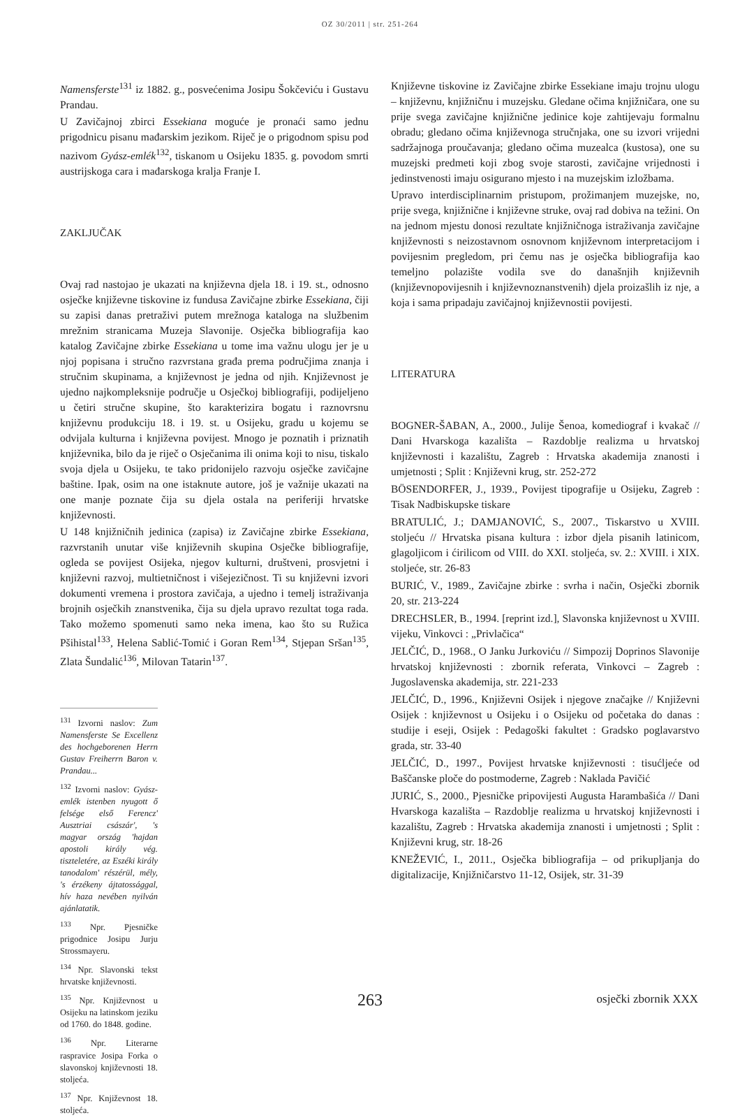OZ 30/2011 | str. 251-264
Namensferste<sup>131</sup> iz 1882. g., posvećenima Josipu Šokčeviću i Gustavu Prandau.
U Zavičajnoj zbirci Essekiana moguće je pronaći samo jednu prigodnicu pisanu mađarskim jezikom. Riječ je o prigodnom spisu pod nazivom Gyász-emlék<sup>132</sup>, tiskanom u Osijeku 1835. g. povodom smrti austrijskoga cara i mađarskoga kralja Franje I.
ZAKLJUČAK
Ovaj rad nastojao je ukazati na književna djela 18. i 19. st., odnosno osječke književne tiskovine iz fundusa Zavičajne zbirke Essekiana, čiji su zapisi danas pretraživi putem mrežnoga kataloga na službenim mrežnim stranicama Muzeja Slavonije. Osječka bibliografija kao katalog Zavičajne zbirke Essekiana u tome ima važnu ulogu jer je u njoj popisana i stručno razvrstana građa prema područjima znanja i stručnim skupinama, a književnost je jedna od njih. Književnost je ujedno najkompleksnije područje u Osječkoj bibliografiji, podijeljeno u četiri stručne skupine, što karakterizira bogatu i raznovrsnu književnu produkciju 18. i 19. st. u Osijeku, gradu u kojemu se odvijala kulturna i književna povijest. Mnogo je poznatih i priznatih književnika, bilo da je riječ o Osječanima ili onima koji to nisu, tiskalo svoja djela u Osijeku, te tako pridonijelo razvoju osječke zavičajne baštine. Ipak, osim na one istaknute autore, još je važnije ukazati na one manje poznate čija su djela ostala na periferiji hrvatske književnosti.
U 148 knjižničnih jedinica (zapisa) iz Zavičajne zbirke Essekiana, razvrstanih unutar više književnih skupina Osječke bibliografije, ogleda se povijest Osijeka, njegov kulturni, društveni, prosvjetni i književni razvoj, multietničnost i višejezičnost. Ti su književni izvori dokumenti vremena i prostora zavičaja, a ujedno i temelj istraživanja brojnih osječkih znanstvenika, čija su djela upravo rezultat toga rada. Tako možemo spomenuti samo neka imena, kao što su Ružica Pšihistal<sup>133</sup>, Helena Sablić-Tomić i Goran Rem<sup>134</sup>, Stjepan Sršan<sup>135</sup>, Zlata Šundalić<sup>136</sup>, Milovan Tatarin<sup>137</sup>.
<sup>131</sup> Izvorni naslov: Zum Namensferste Se Excellenz des hochgeborenen Herrn Gustav Freiherrn Baron v. Prandau...
<sup>132</sup> Izvorni naslov: Gyász-emlék istenben nyugott ő felsége első Ferencz' Ausztriai császár', 's magyar ország 'hajdan apostoli király vég. tiszteletére, az Eszéki király tanodalom' részérül, mély, 's érzékeny ájtatossággal, hív haza nevében nyilván ajánlatatik.
<sup>133</sup> Npr. Pjesničke prigodnice Josipu Jurju Strossmayeru.
<sup>134</sup> Npr. Slavonski tekst hrvatske književnosti.
<sup>135</sup> Npr. Književnost u Osijeku na latinskom jeziku od 1760. do 1848. godine.
<sup>136</sup> Npr. Literarne raspravice Josipa Forka o slavonskoj književnosti 18. stoljeća.
<sup>137</sup> Npr. Književnost 18. stoljeća.
Književne tiskovine iz Zavičajne zbirke Essekiane imaju trojnu ulogu – književnu, knjižničnu i muzejsku. Gledane očima knjižničara, one su prije svega zavičajne knjižnične jedinice koje zahtijevaju formalnu obradu; gledano očima književnoga stručnjaka, one su izvori vrijedni sadržajnoga proučavanja; gledano očima muzealca (kustosa), one su muzejski predmeti koji zbog svoje starosti, zavičajne vrijednosti i jedinstvenosti imaju osigurano mjesto i na muzejskim izložbama.
Upravo interdisciplinarnim pristupom, prožimanjem muzejske, no, prije svega, knjižnične i književne struke, ovaj rad dobiva na težini. On na jednom mjestu donosi rezultate knjižničnoga istraživanja zavičajne književnosti s neizostavnom osnovnom književnom interpretacijom i povijesnim pregledom, pri čemu nas je osječka bibliografija kao temeljno polazište vodila sve do današnjih književnih (književnopovijesnih i književnoznanstvenih) djela proizašlih iz nje, a koja i sama pripadaju zavičajnoj književnostii povijesti.
LITERATURA
BOGNER-ŠABAN, A., 2000., Julije Šenoa, komediograf i kvakač // Dani Hvarskoga kazališta – Razdoblje realizma u hrvatskoj književnosti i kazalištu, Zagreb : Hrvatska akademija znanosti i umjetnosti ; Split : Književni krug, str. 252-272
BÖSENDORFER, J., 1939., Povijest tipografije u Osijeku, Zagreb : Tisak Nadbiskupske tiskare
BRATULIĆ, J.; DAMJANOVIĆ, S., 2007., Tiskarstvo u XVIII. stoljeću // Hrvatska pisana kultura : izbor djela pisanih latinicom, glagoljicom i ćirilicom od VIII. do XXI. stoljeća, sv. 2.: XVIII. i XIX. stoljeće, str. 26-83
BURIĆ, V., 1989., Zavičajne zbirke : svrha i način, Osječki zbornik 20, str. 213-224
DRECHSLER, B., 1994. [reprint izd.], Slavonska književnost u XVIII. vijeku, Vinkovci : „Privlačica“
JELČIĆ, D., 1968., O Janku Jurkoviću // Simpozij Doprinos Slavonije hrvatskoj književnosti : zbornik referata, Vinkovci – Zagreb : Jugoslavenska akademija, str. 221-233
JELČIĆ, D., 1996., Književni Osijek i njegove značajke // Književni Osijek : književnost u Osijeku i o Osijeku od početaka do danas : studije i eseji, Osijek : Pedagoški fakultet : Gradsko poglavarstvo grada, str. 33-40
JELČIĆ, D., 1997., Povijest hrvatske književnosti : tisućljeće od Baščanske ploče do postmoderne, Zagreb : Naklada Pavičić
JURIĆ, S., 2000., Pjesničke pripovijesti Augusta Harambašića // Dani Hvarskoga kazališta – Razdoblje realizma u hrvatskoj književnosti i kazalištu, Zagreb : Hrvatska akademija znanosti i umjetnosti ; Split : Književni krug, str. 18-26
KNEŽEVIĆ, I., 2011., Osječka bibliografija – od prikupljanja do digitalizacije, Knjižničarstvo 11-12, Osijek, str. 31-39
263
osječki zbornik XXX